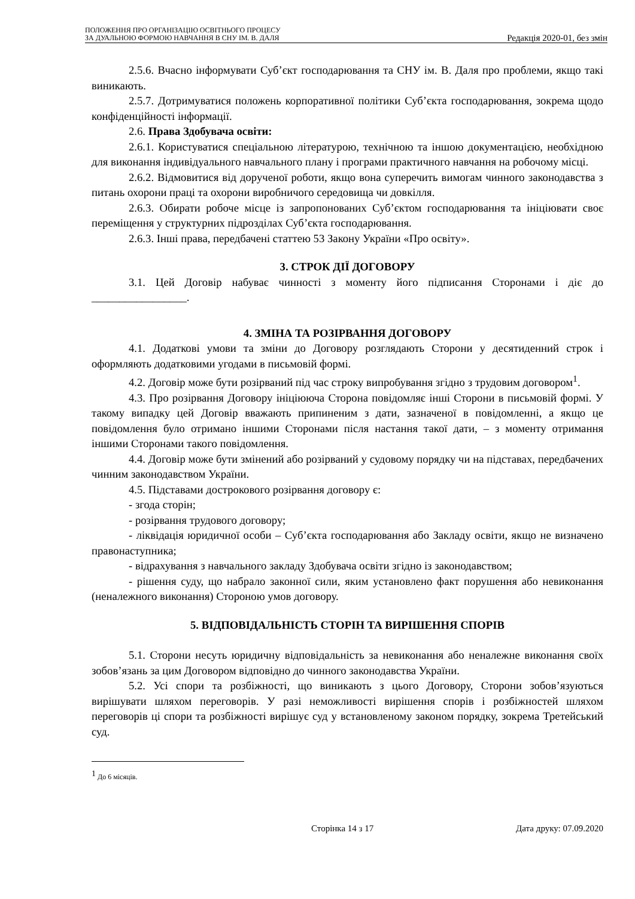ПОЛОЖЕННЯ ПРО ОРГАНІЗАЦІЮ ОСВІТНЬОГО ПРОЦЕСУ
ЗА ДУАЛЬНОЮ ФОРМОЮ НАВЧАННЯ В СНУ ІМ. В. ДАЛЯ
Редакція 2020-01, без змін
2.5.6. Вчасно інформувати Суб’єкт господарювання та СНУ ім. В. Даля про проблеми, якщо такі виникають.
2.5.7. Дотримуватися положень корпоративної політики Суб’єкта господарювання, зокрема щодо конфіденційності інформації.
2.6. Права Здобувача освіти:
2.6.1. Користуватися спеціальною літературою, технічною та іншою документацією, необхідною для виконання індивідуального навчального плану і програми практичного навчання на робочому місці.
2.6.2. Відмовитися від дорученої роботи, якщо вона суперечить вимогам чинного законодавства з питань охорони праці та охорони виробничого середовища чи довкілля.
2.6.3. Обирати робоче місце із запропонованих Суб’єктом господарювання та ініціювати своє переміщення у структурних підрозділах Суб’єкта господарювання.
2.6.3. Інші права, передбачені статтею 53 Закону України «Про освіту».
3. СТРОК ДІЇ ДОГОВОРУ
3.1. Цей Договір набуває чинності з моменту його підписання Сторонами і діє до _________________.
4. ЗМІНА ТА РОЗІРВАННЯ ДОГОВОРУ
4.1. Додаткові умови та зміни до Договору розглядають Сторони у десятиденний строк і оформляють додатковими угодами в письмовій формі.
4.2. Договір може бути розірваний під час строку випробування згідно з трудовим договором<sup>1</sup>.
4.3. Про розірвання Договору ініціююча Сторона повідомляє інші Сторони в письмовій формі. У такому випадку цей Договір вважають припиненим з дати, зазначеної в повідомленні, а якщо це повідомлення було отримано іншими Сторонами після настання такої дати, – з моменту отримання іншими Сторонами такого повідомлення.
4.4. Договір може бути змінений або розірваний у судовому порядку чи на підставах, передбачених чинним законодавством України.
4.5. Підставами дострокового розірвання договору є:
- згода сторін;
- розірвання трудового договору;
- ліквідація юридичної особи – Суб’єкта господарювання або Закладу освіти, якщо не визначено правонаступника;
- відрахування з навчального закладу Здобувача освіти згідно із законодавством;
- рішення суду, що набрало законної сили, яким установлено факт порушення або невиконання (неналежного виконання) Стороною умов договору.
5. ВІДПОВІДАЛЬНІСТЬ СТОРІН ТА ВИРІШЕННЯ СПОРІВ
5.1. Сторони несуть юридичну відповідальність за невиконання або неналежне виконання своїх зобов’язань за цим Договором відповідно до чинного законодавства України.
5.2. Усі спори та розбіжності, що виникають з цього Договору, Сторони зобов’язуються вирішувати шляхом переговорів. У разі неможливості вирішення спорів і розбіжностей шляхом переговорів ці спори та розбіжності вирішує суд у встановленому законом порядку, зокрема Третейський суд.
<sup>1</sup> До 6 місяців.
Сторінка 14 з 17 Дата друку: 07.09.2020